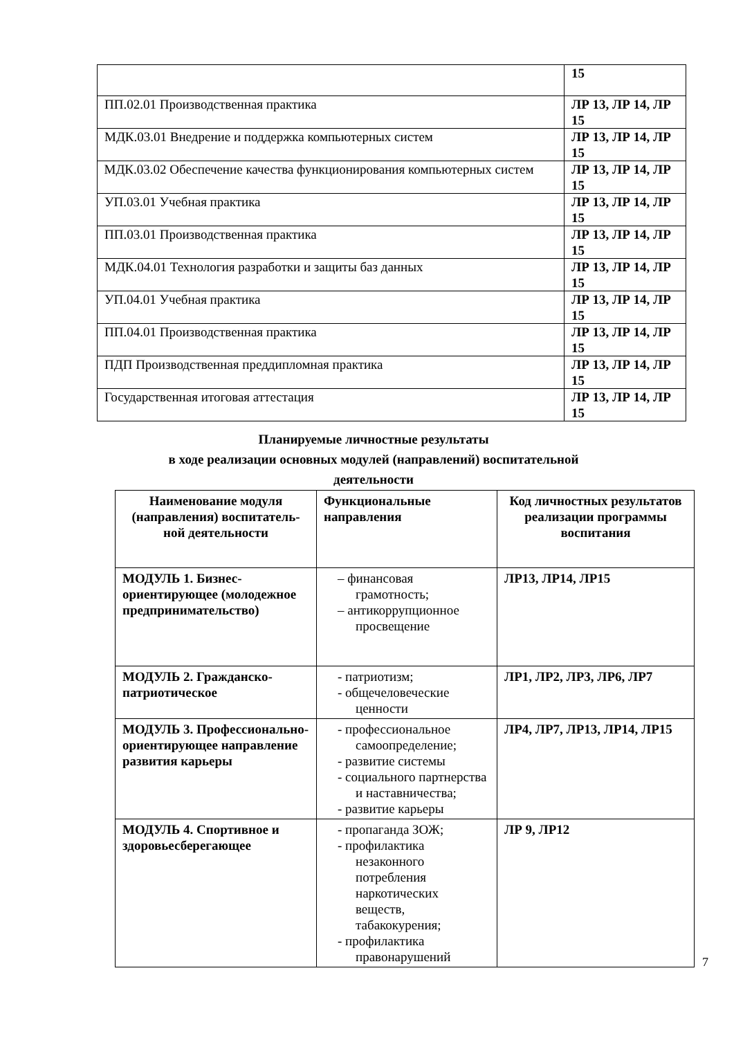| | 15 |
| ПП.02.01 Производственная практика | ЛР 13, ЛР 14, ЛР 15 |
| МДК.03.01 Внедрение и поддержка компьютерных систем | ЛР 13, ЛР 14, ЛР 15 |
| МДК.03.02 Обеспечение качества функционирования компьютерных систем | ЛР 13, ЛР 14, ЛР 15 |
| УП.03.01 Учебная практика | ЛР 13, ЛР 14, ЛР 15 |
| ПП.03.01 Производственная практика | ЛР 13, ЛР 14, ЛР 15 |
| МДК.04.01 Технология разработки и защиты баз данных | ЛР 13, ЛР 14, ЛР 15 |
| УП.04.01 Учебная практика | ЛР 13, ЛР 14, ЛР 15 |
| ПП.04.01 Производственная практика | ЛР 13, ЛР 14, ЛР 15 |
| ПДП Производственная преддипломная практика | ЛР 13, ЛР 14, ЛР 15 |
| Государственная итоговая аттестация | ЛР 13, ЛР 14, ЛР 15 |
Планируемые личностные результаты
в ходе реализации основных модулей (направлений) воспитательной деятельности
| Наименование модуля (направления) воспитатель-ной деятельности | Функциональные направления | Код личностных результатов реализации программы воспитания |
| --- | --- | --- |
| МОДУЛЬ 1. Бизнес-ориентирующее (молодежное предпринимательство) | – финансовая грамотность; – антикоррупционное просвещение | ЛР13, ЛР14, ЛР15 |
| МОДУЛЬ 2. Гражданско-патриотическое | - патриотизм; - общечеловеческие ценности | ЛР1, ЛР2, ЛР3, ЛР6, ЛР7 |
| МОДУЛЬ 3. Профессионально-ориентирующее направление развития карьеры | - профессиональное самоопределение; - развитие системы - социального партнерства и наставничества; - развитие карьеры | ЛР4, ЛР7, ЛР13, ЛР14, ЛР15 |
| МОДУЛЬ 4. Спортивное и здоровьесберегающее | - пропаганда ЗОЖ; - профилактика незаконного потребления наркотических веществ, табакокурения; - профилактика правонарушений | ЛР 9, ЛР12 |
7